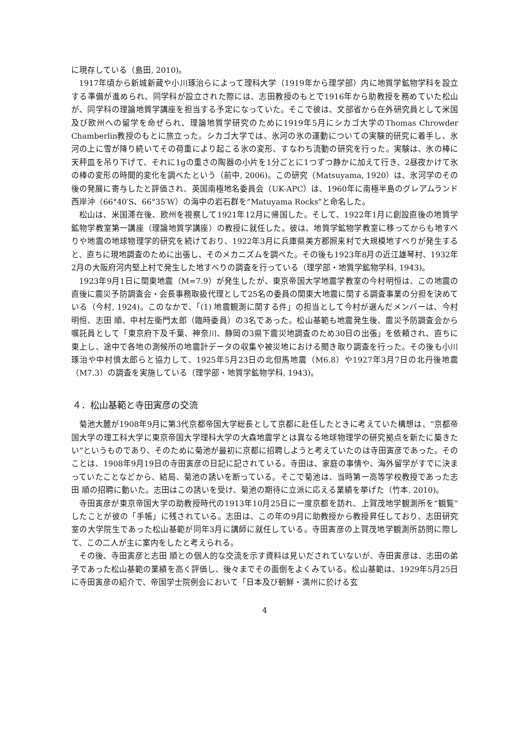に現存している（島田, 2010)。
1917年頃から新城新蔵や小川琢治らによって理科大学（1919年から理学部）内に地質学鉱物学科を設立する準備が進められ、同学科が設立された際には、志田教授のもとで1916年から助教授を務めていた松山が、同学科の理論地質学講座を担当する予定になっていた。そこで彼は、文部省から在外研究員として米国及び欧州への留学を命ぜられ、理論地質学研究のために1919年5月にシカゴ大学のThomas Chrowder Chamberlin教授のもとに旅立った。シカゴ大学では、氷河の氷の運動についての実験的研究に着手し、氷河の上に雪が降り続いてその荷重により起こる氷の変形、すなわち流動の研究を行った。実験は、氷の棒に天秤皿を吊り下げて、それに1gの重さの陶器の小片を1分ごとに1つずつ静かに加えて行き、2昼夜かけて氷の棒の変形の時間的変化を調べたという（前中, 2006)。この研究（Matsuyama, 1920）は、氷河学のその後の発展に寄与したと評価され、英国南極地名委員会（UK-APC）は、1960年に南極半島のグレアムランド西岸沖（66°40′S、66°35′W）の海中の岩石群を“Matuyama Rocks”と命名した。
松山は、米国滞在後、欧州を視察して1921年12月に帰国した。そして、1922年1月に創設直後の地質学鉱物学教室第一講座（理論地質学講座）の教授に就任した。彼は、地質学鉱物学教室に移ってからも地すべりや地震の地球物理学的研究を続けており、1922年3月に兵庫県美方郡照来村で大規模地すべりが発生すると、直ちに現地調査のために出張し、そのメカニズムを調べた。その後も1923年8月の近江雄琴村、1932年2月の大阪府河内堅上村で発生した地すべりの調査を行っている（理学部・地質学鉱物学科, 1943)。
1923年9月1日に関東地震（M=7.9）が発生したが、東京帝国大学地震学教室の今村明恒は、この地震の直後に震災予防調査会・会長事務取扱代理として25名の委員の関東大地震に関する調査事業の分担を決めている（今村, 1924)。このなかで、「(1) 地震観測に関する件」の担当として今村が選んだメンバーは、今村明恒、志田 順、中村左衛門太郎（臨時委員）の3名であった。松山基範も地震発生後、震災予防調査会から嘱託員として「東京府下及千葉、神奈川、静岡の3県下震災地調査のため30日の出張」を依頼され、直ちに東上し、途中で各地の測候所の地震計データの収集や被災地における聞き取り調査を行った。その後も小川琢治や中村慎太郎らと協力して、1925年5月23日の北但馬地震（M6.8）や1927年3月7日の北丹後地震（M7.3）の調査を実施している（理学部・地質学鉱物学科, 1943)。
４．松山基範と寺田寅彦の交流
菊池大麓が1908年9月に第3代京都帝国大学総長として京都に赴任したときに考えていた構想は、“京都帝国大学の理工科大学に東京帝国大学理科大学の大森地震学とは異なる地球物理学の研究拠点を新たに築きたい”というものであり、そのために菊池が最初に京都に招聘しようと考えていたのは寺田寅彦であった。そのことは、1908年9月19日の寺田寅彦の日記に記されている。寺田は、家庭の事情や、海外留学がすでに決まっていたことなどから、結局、菊池の誘いを断っている。そこで菊池は、当時第一高等学校教授であった志田 順の招聘に動いた。志田はこの誘いを受け、菊池の期待に立派に応える業績を挙げた（竹本, 2010)。
寺田寅彦が東京帝国大学の助教授時代の1913年10月25日に一度京都を訪れ、上賀茂地学観測所を“観覧”したことが彼の「手帳」に残されている。志田は、この年の9月に助教授から教授昇任しており、志田研究室の大学院生であった松山基範が同年3月に講師に就任している。寺田寅彦の上賀茂地学観測所訪問に際して、この二人が主に案内をしたと考えられる。
その後、寺田寅彦と志田 順との個人的な交流を示す資料は見いだされていないが、寺田寅彦は、志田の弟子であった松山基範の業績を高く評価し、後々までその面倒をよくみている。松山基範は、1929年5月25日に寺田寅彦の紹介で、帝国学士院例会において「日本及び朝鮮・満州に於ける玄
4